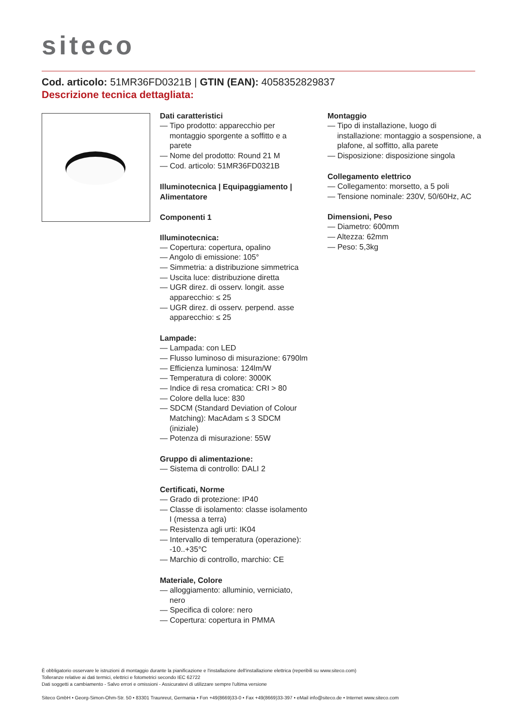siteco
Cod. articolo: 51MR36FD0321B | GTIN (EAN): 4058352829837
Descrizione tecnica dettagliata:
Dati caratteristici
— Tipo prodotto: apparecchio per montaggio sporgente a soffitto e a parete
— Nome del prodotto: Round 21 M
— Cod. articolo: 51MR36FD0321B
Illuminotecnica | Equipaggiamento | Alimentatore
Componenti 1
Illuminotecnica:
— Copertura: copertura, opalino
— Angolo di emissione: 105°
— Simmetria: a distribuzione simmetrica
— Uscita luce: distribuzione diretta
— UGR direz. di osserv. longit. asse apparecchio: ≤ 25
— UGR direz. di osserv. perpend. asse apparecchio: ≤ 25
Lampade:
— Lampada: con LED
— Flusso luminoso di misurazione: 6790lm
— Efficienza luminosa: 124lm/W
— Temperatura di colore: 3000K
— Indice di resa cromatica: CRI > 80
— Colore della luce: 830
— SDCM (Standard Deviation of Colour Matching): MacAdam ≤ 3 SDCM (iniziale)
— Potenza di misurazione: 55W
Gruppo di alimentazione:
— Sistema di controllo: DALI 2
Certificati, Norme
— Grado di protezione: IP40
— Classe di isolamento: classe isolamento I (messa a terra)
— Resistenza agli urti: IK04
— Intervallo di temperatura (operazione): -10..+35°C
— Marchio di controllo, marchio: CE
Materiale, Colore
— alloggiamento: alluminio, verniciato, nero
— Specifica di colore: nero
— Copertura: copertura in PMMA
Montaggio
— Tipo di installazione, luogo di installazione: montaggio a sospensione, a plafone, al soffitto, alla parete
— Disposizione: disposizione singola
Collegamento elettrico
— Collegamento: morsetto, a 5 poli
— Tensione nominale: 230V, 50/60Hz, AC
Dimensioni, Peso
— Diametro: 600mm
— Altezza: 62mm
— Peso: 5,3kg
È obbligatorio osservare le istruzioni di montaggio durante la pianificazione e l'installazione dell'installazione elettrica (reperibili su www.siteco.com)
Tolleranze relative ai dati termici, elettrici e fotometrici secondo IEC 62722
Dati soggetti a cambiamento - Salvo errori e omissioni - Assicuratevi di utilizzare sempre l'ultima versione
Siteco GmbH • Georg-Simon-Ohm-Str. 50 • 83301 Traunreut, Germania • Fon +49(8669)33-0 • Fax +49(8669)33-397 • eMail info@siteco.de • Internet www.siteco.com